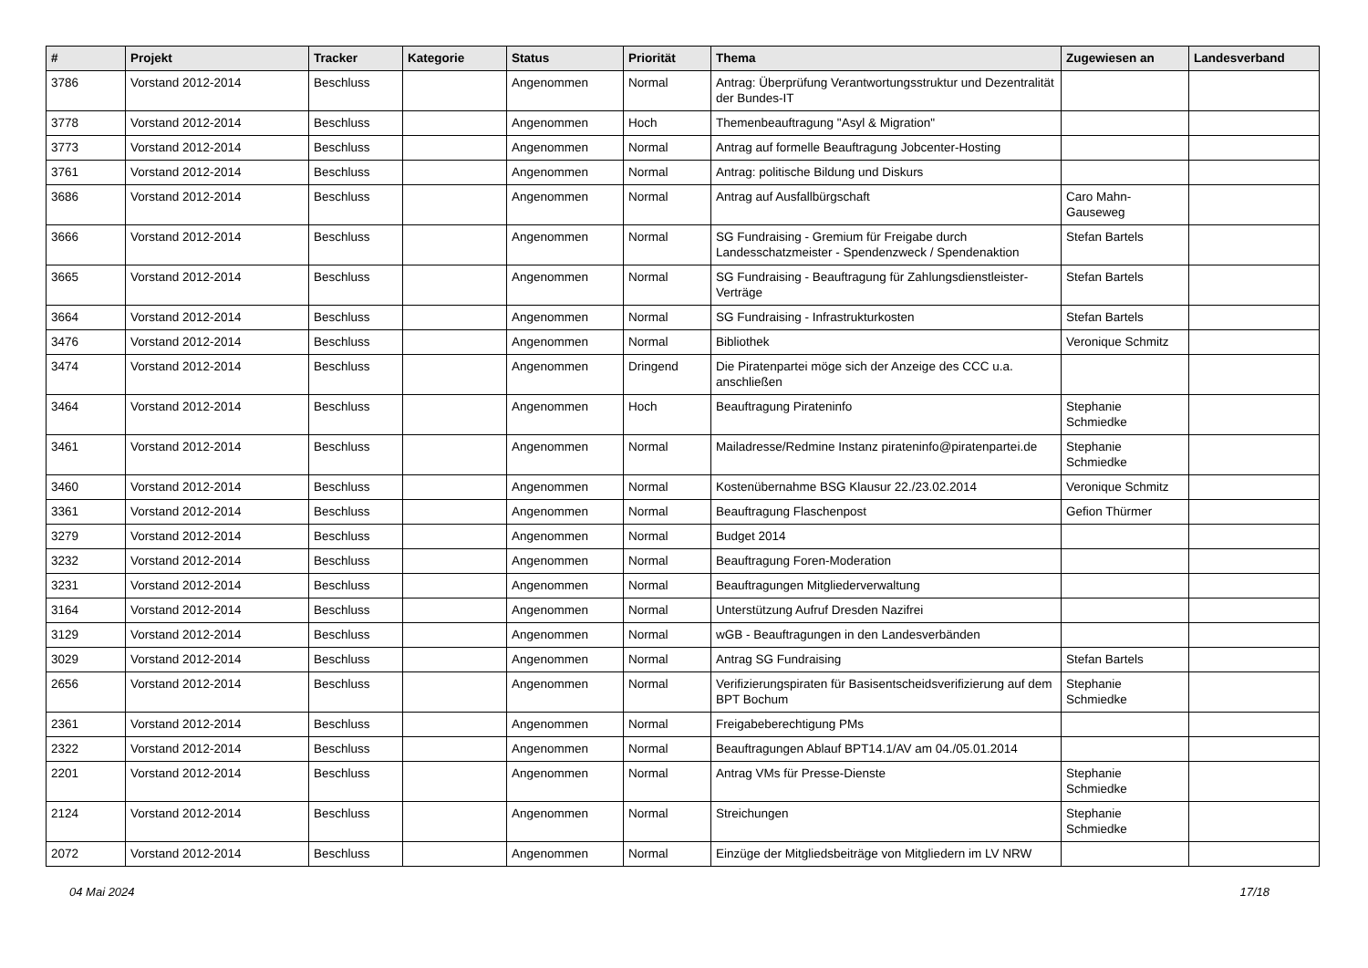| # | Projekt | Tracker | Kategorie | Status | Priorität | Thema | Zugewiesen an | Landesverband |
| --- | --- | --- | --- | --- | --- | --- | --- | --- |
| 3786 | Vorstand 2012-2014 | Beschluss | | Angenommen | Normal | Antrag: Überprüfung Verantwortungsstruktur und Dezentralität der Bundes-IT | | |
| 3778 | Vorstand 2012-2014 | Beschluss | | Angenommen | Hoch | Themenbeauftragung "Asyl & Migration" | | |
| 3773 | Vorstand 2012-2014 | Beschluss | | Angenommen | Normal | Antrag auf formelle Beauftragung Jobcenter-Hosting | | |
| 3761 | Vorstand 2012-2014 | Beschluss | | Angenommen | Normal | Antrag: politische Bildung und Diskurs | | |
| 3686 | Vorstand 2012-2014 | Beschluss | | Angenommen | Normal | Antrag auf Ausfallbürgschaft | Caro Mahn-Gauseweg | |
| 3666 | Vorstand 2012-2014 | Beschluss | | Angenommen | Normal | SG Fundraising - Gremium für Freigabe durch Landesschatzmeister - Spendenzweck / Spendenaktion | Stefan Bartels | |
| 3665 | Vorstand 2012-2014 | Beschluss | | Angenommen | Normal | SG Fundraising - Beauftragung für Zahlungsdienstleister-Verträge | Stefan Bartels | |
| 3664 | Vorstand 2012-2014 | Beschluss | | Angenommen | Normal | SG Fundraising - Infrastrukturkosten | Stefan Bartels | |
| 3476 | Vorstand 2012-2014 | Beschluss | | Angenommen | Normal | Bibliothek | Veronique Schmitz | |
| 3474 | Vorstand 2012-2014 | Beschluss | | Angenommen | Dringend | Die Piratenpartei möge sich der Anzeige des CCC u.a. anschließen | | |
| 3464 | Vorstand 2012-2014 | Beschluss | | Angenommen | Hoch | Beauftragung Pirateninfo | Stephanie Schmiedke | |
| 3461 | Vorstand 2012-2014 | Beschluss | | Angenommen | Normal | Mailadresse/Redmine Instanz pirateninfo@piratenpartei.de | Stephanie Schmiedke | |
| 3460 | Vorstand 2012-2014 | Beschluss | | Angenommen | Normal | Kostenübernahme BSG Klausur 22./23.02.2014 | Veronique Schmitz | |
| 3361 | Vorstand 2012-2014 | Beschluss | | Angenommen | Normal | Beauftragung Flaschenpost | Gefion Thürmer | |
| 3279 | Vorstand 2012-2014 | Beschluss | | Angenommen | Normal | Budget 2014 | | |
| 3232 | Vorstand 2012-2014 | Beschluss | | Angenommen | Normal | Beauftragung Foren-Moderation | | |
| 3231 | Vorstand 2012-2014 | Beschluss | | Angenommen | Normal | Beauftragungen Mitgliederverwaltung | | |
| 3164 | Vorstand 2012-2014 | Beschluss | | Angenommen | Normal | Unterstützung Aufruf Dresden Nazifrei | | |
| 3129 | Vorstand 2012-2014 | Beschluss | | Angenommen | Normal | wGB - Beauftragungen in den Landesverbänden | | |
| 3029 | Vorstand 2012-2014 | Beschluss | | Angenommen | Normal | Antrag SG Fundraising | Stefan Bartels | |
| 2656 | Vorstand 2012-2014 | Beschluss | | Angenommen | Normal | Verifizierungspiraten für Basisentscheidsverifizierung auf dem BPT Bochum | Stephanie Schmiedke | |
| 2361 | Vorstand 2012-2014 | Beschluss | | Angenommen | Normal | Freigabeberechtigung PMs | | |
| 2322 | Vorstand 2012-2014 | Beschluss | | Angenommen | Normal | Beauftragungen Ablauf BPT14.1/AV am 04./05.01.2014 | | |
| 2201 | Vorstand 2012-2014 | Beschluss | | Angenommen | Normal | Antrag VMs für Presse-Dienste | Stephanie Schmiedke | |
| 2124 | Vorstand 2012-2014 | Beschluss | | Angenommen | Normal | Streichungen | Stephanie Schmiedke | |
| 2072 | Vorstand 2012-2014 | Beschluss | | Angenommen | Normal | Einzüge der Mitgliedsbeiträge von Mitgliedern im LV NRW | | |
04 Mai 2024 17/18